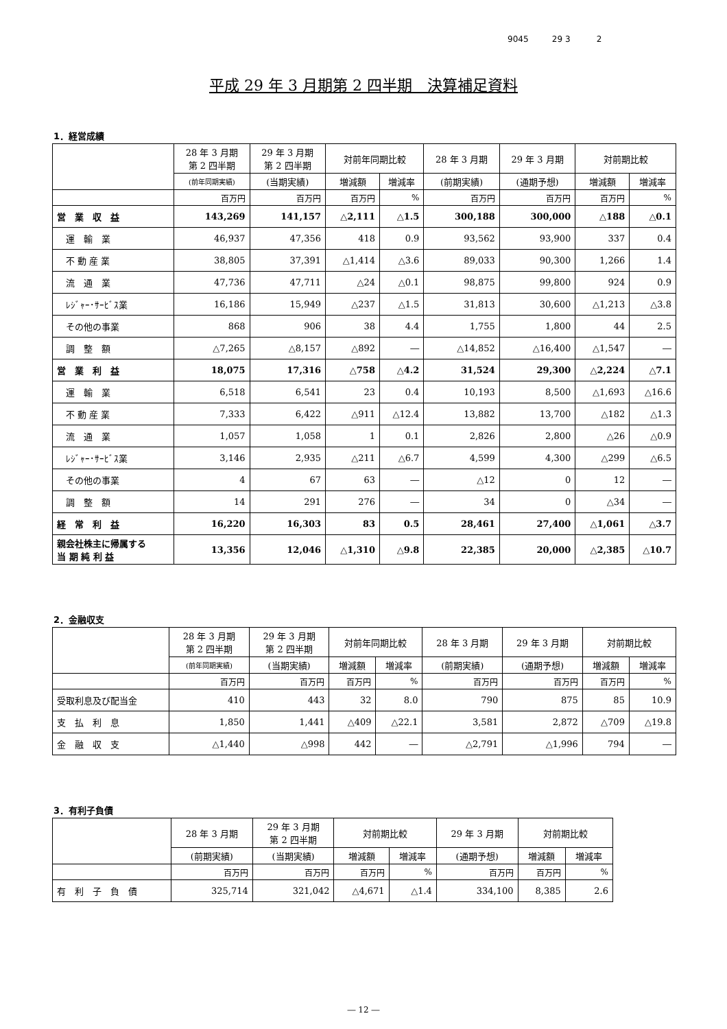9045 29 3 2
平成 29 年 3 月期第 2 四半期　決算補足資料
1．経営成績
| | 28 年 3 月期 第 2 四半期 | 29 年 3 月期 第 2 四半期 | 対前年同期比較 | | 28 年 3 月期 | 29 年 3 月期 | 対前期比較 | |
| --- | --- | --- | --- | --- | --- | --- | --- | --- |
| | (前年同期実績) | (当期実績) | 増減額 | 増減率 | (前期実績) | (通期予想) | 増減額 | 増減率 |
| | 百万円 | 百万円 | 百万円 | % | 百万円 | 百万円 | 百万円 | % |
| 営 業 収 益 | 143,269 | 141,157 | △2,111 | △1.5 | 300,188 | 300,000 | △188 | △0.1 |
| 運 輸 業 | 46,937 | 47,356 | 418 | 0.9 | 93,562 | 93,900 | 337 | 0.4 |
| 不 動 産 業 | 38,805 | 37,391 | △1,414 | △3.6 | 89,033 | 90,300 | 1,266 | 1.4 |
| 流 通 業 | 47,736 | 47,711 | △24 | △0.1 | 98,875 | 99,800 | 924 | 0.9 |
| ﾚｼﾞｬｰ･ｻｰﾋﾞｽ業 | 16,186 | 15,949 | △237 | △1.5 | 31,813 | 30,600 | △1,213 | △3.8 |
| その他の事業 | 868 | 906 | 38 | 4.4 | 1,755 | 1,800 | 44 | 2.5 |
| 調 整 額 | △7,265 | △8,157 | △892 | ― | △14,852 | △16,400 | △1,547 | ― |
| 営 業 利 益 | 18,075 | 17,316 | △758 | △4.2 | 31,524 | 29,300 | △2,224 | △7.1 |
| 運 輸 業 | 6,518 | 6,541 | 23 | 0.4 | 10,193 | 8,500 | △1,693 | △16.6 |
| 不 動 産 業 | 7,333 | 6,422 | △911 | △12.4 | 13,882 | 13,700 | △182 | △1.3 |
| 流 通 業 | 1,057 | 1,058 | 1 | 0.1 | 2,826 | 2,800 | △26 | △0.9 |
| ﾚｼﾞｬｰ･ｻｰﾋﾞｽ業 | 3,146 | 2,935 | △211 | △6.7 | 4,599 | 4,300 | △299 | △6.5 |
| その他の事業 | 4 | 67 | 63 | ― | △12 | 0 | 12 | ― |
| 調 整 額 | 14 | 291 | 276 | ― | 34 | 0 | △34 | ― |
| 経 常 利 益 | 16,220 | 16,303 | 83 | 0.5 | 28,461 | 27,400 | △1,061 | △3.7 |
| 親会社株主に帰属する 当 期 純 利 益 | 13,356 | 12,046 | △1,310 | △9.8 | 22,385 | 20,000 | △2,385 | △10.7 |
2．金融収支
| | 28 年 3 月期 第 2 四半期 | 29 年 3 月期 第 2 四半期 | 対前年同期比較 | | 28 年 3 月期 | 29 年 3 月期 | 対前期比較 | |
| --- | --- | --- | --- | --- | --- | --- | --- | --- |
| | (前年同期実績) | (当期実績) | 増減額 | 増減率 | (前期実績) | (通期予想) | 増減額 | 増減率 |
| | 百万円 | 百万円 | 百万円 | % | 百万円 | 百万円 | 百万円 | % |
| 受取利息及び配当金 | 410 | 443 | 32 | 8.0 | 790 | 875 | 85 | 10.9 |
| 支 払 利 息 | 1,850 | 1,441 | △409 | △22.1 | 3,581 | 2,872 | △709 | △19.8 |
| 金 融 収 支 | △1,440 | △998 | 442 | ― | △2,791 | △1,996 | 794 | ― |
3．有利子負債
| | 28 年 3 月期 | 29 年 3 月期 第 2 四半期 | 対前期比較 | | 29 年 3 月期 | 対前期比較 | |
| --- | --- | --- | --- | --- | --- | --- | --- |
| | (前期実績) | (当期実績) | 増減額 | 増減率 | (通期予想) | 増減額 | 増減率 |
| | 百万円 | 百万円 | 百万円 | % | 百万円 | 百万円 | % |
| 有 利 子 負 債 | 325,714 | 321,042 | △4,671 | △1.4 | 334,100 | 8,385 | 2.6 |
― 12 ―